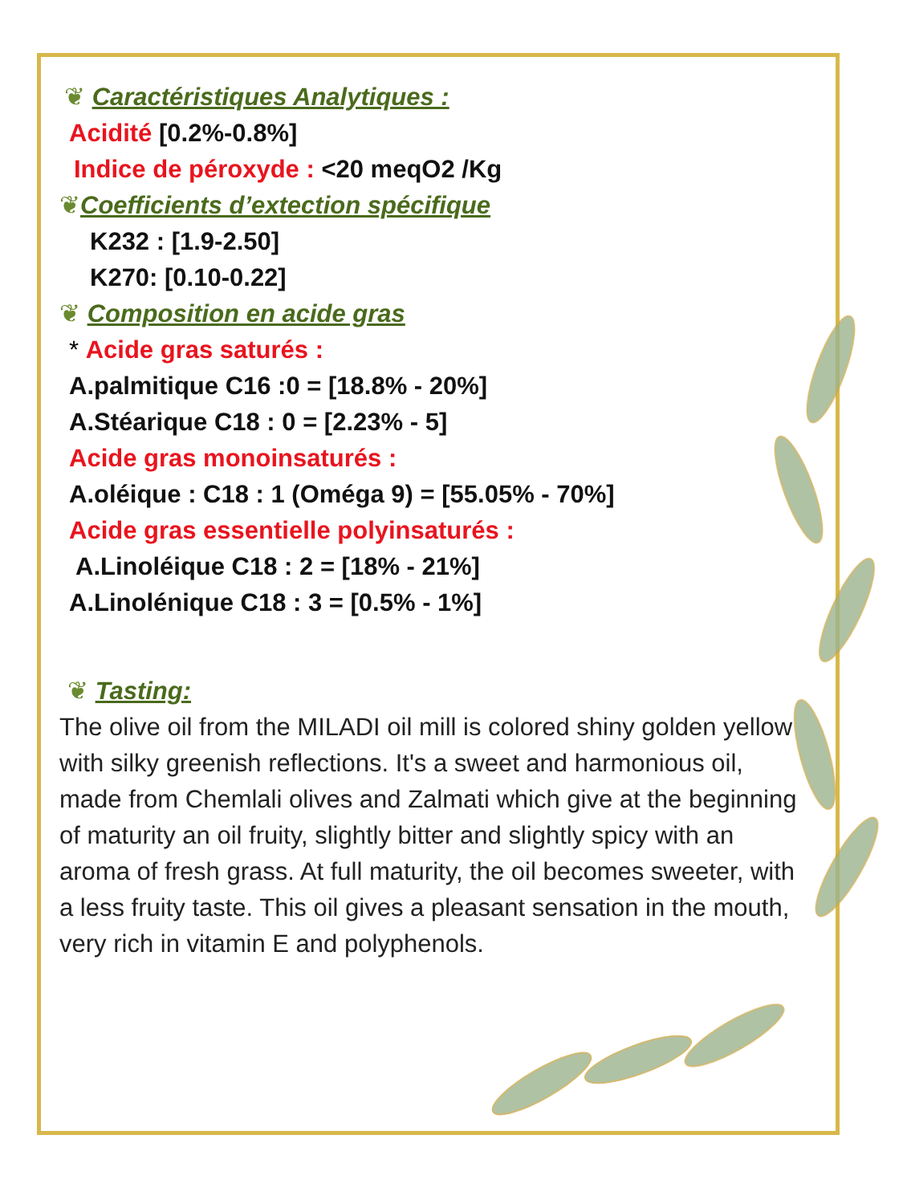❦ Caractéristiques Analytiques :
Acidité [0.2%-0.8%]
Indice de péroxyde : <20 meqO2 /Kg
❦Coefficients d’extection spécifique
K232 : [1.9-2.50]
K270: [0.10-0.22]
❦ Composition en acide gras
* Acide gras saturés :
A.palmitique C16 :0 = [18.8% - 20%]
A.Stéarique C18 : 0 = [2.23% - 5]
Acide gras monoinsaturés :
A.oléique : C18 : 1 (Oméga 9) = [55.05% - 70%]
Acide gras essentielle polyinsaturés :
A.Linoléique C18 : 2 = [18% - 21%]
A.Linolénique C18 : 3 = [0.5% - 1%]
❦ Tasting:
The olive oil from the MILADI oil mill is colored shiny golden yellow with silky greenish reflections. It's a sweet and harmonious oil, made from Chemlali olives and Zalmati which give at the beginning of maturity an oil fruity, slightly bitter and slightly spicy with an aroma of fresh grass. At full maturity, the oil becomes sweeter, with a less fruity taste. This oil gives a pleasant sensation in the mouth, very rich in vitamin E and polyphenols.